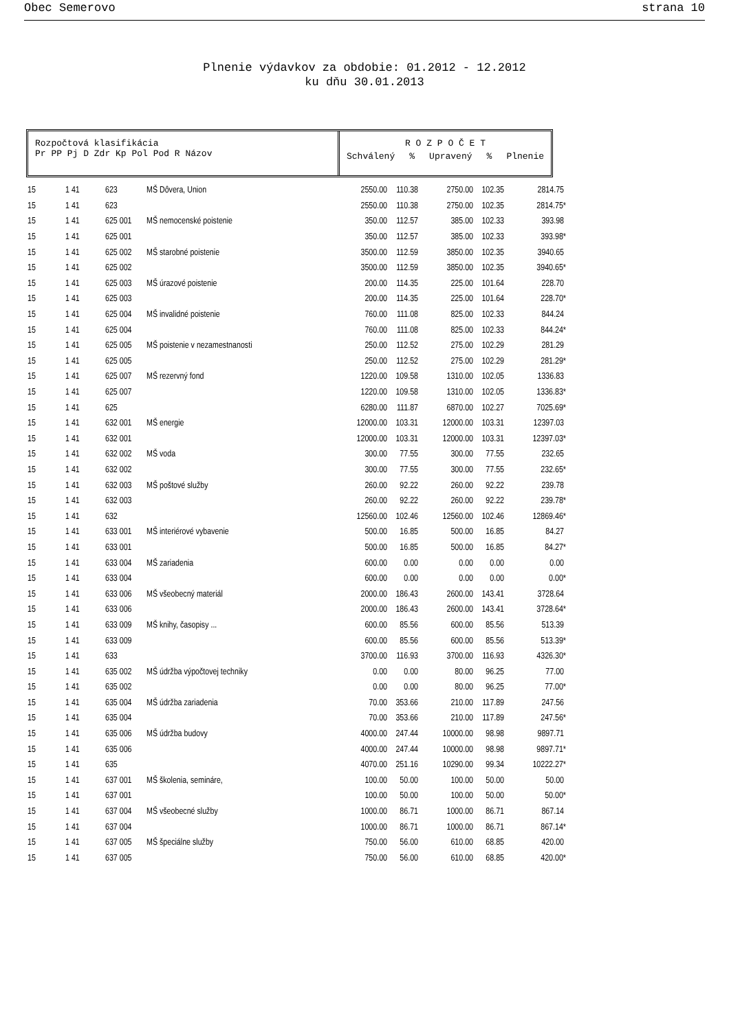Obec Semerovo strana 10
Plnenie výdavkov za obdobie: 01.2012 - 12.2012
ku dňu 30.01.2013
Rozpočtová klasifikácia
Pr PP Pj D Zdr Kp Pol Pod R Názov
R O Z P O Č E T
Schválený % Upravený % Plnenie
| 15 | 1 41 | 623 | MŠ Dôvera, Union | 2550.00 | 110.38 | 2750.00 | 102.35 | 2814.75 |
| 15 | 1 41 | 623 | | 2550.00 | 110.38 | 2750.00 | 102.35 | 2814.75* |
| 15 | 1 41 | 625 001 | MŠ nemocenské poistenie | 350.00 | 112.57 | 385.00 | 102.33 | 393.98 |
| 15 | 1 41 | 625 001 | | 350.00 | 112.57 | 385.00 | 102.33 | 393.98* |
| 15 | 1 41 | 625 002 | MŠ starobné poistenie | 3500.00 | 112.59 | 3850.00 | 102.35 | 3940.65 |
| 15 | 1 41 | 625 002 | | 3500.00 | 112.59 | 3850.00 | 102.35 | 3940.65* |
| 15 | 1 41 | 625 003 | MŠ úrazové poistenie | 200.00 | 114.35 | 225.00 | 101.64 | 228.70 |
| 15 | 1 41 | 625 003 | | 200.00 | 114.35 | 225.00 | 101.64 | 228.70* |
| 15 | 1 41 | 625 004 | MŠ invalidné poistenie | 760.00 | 111.08 | 825.00 | 102.33 | 844.24 |
| 15 | 1 41 | 625 004 | | 760.00 | 111.08 | 825.00 | 102.33 | 844.24* |
| 15 | 1 41 | 625 005 | MŠ poistenie v nezamestnanosti | 250.00 | 112.52 | 275.00 | 102.29 | 281.29 |
| 15 | 1 41 | 625 005 | | 250.00 | 112.52 | 275.00 | 102.29 | 281.29* |
| 15 | 1 41 | 625 007 | MŠ rezervný fond | 1220.00 | 109.58 | 1310.00 | 102.05 | 1336.83 |
| 15 | 1 41 | 625 007 | | 1220.00 | 109.58 | 1310.00 | 102.05 | 1336.83* |
| 15 | 1 41 | 625 | | 6280.00 | 111.87 | 6870.00 | 102.27 | 7025.69* |
| 15 | 1 41 | 632 001 | MŠ energie | 12000.00 | 103.31 | 12000.00 | 103.31 | 12397.03 |
| 15 | 1 41 | 632 001 | | 12000.00 | 103.31 | 12000.00 | 103.31 | 12397.03* |
| 15 | 1 41 | 632 002 | MŠ voda | 300.00 | 77.55 | 300.00 | 77.55 | 232.65 |
| 15 | 1 41 | 632 002 | | 300.00 | 77.55 | 300.00 | 77.55 | 232.65* |
| 15 | 1 41 | 632 003 | MŠ poštové služby | 260.00 | 92.22 | 260.00 | 92.22 | 239.78 |
| 15 | 1 41 | 632 003 | | 260.00 | 92.22 | 260.00 | 92.22 | 239.78* |
| 15 | 1 41 | 632 | | 12560.00 | 102.46 | 12560.00 | 102.46 | 12869.46* |
| 15 | 1 41 | 633 001 | MŠ interiérové vybavenie | 500.00 | 16.85 | 500.00 | 16.85 | 84.27 |
| 15 | 1 41 | 633 001 | | 500.00 | 16.85 | 500.00 | 16.85 | 84.27* |
| 15 | 1 41 | 633 004 | MŠ zariadenia | 600.00 | 0.00 | 0.00 | 0.00 | 0.00 |
| 15 | 1 41 | 633 004 | | 600.00 | 0.00 | 0.00 | 0.00 | 0.00* |
| 15 | 1 41 | 633 006 | MŠ všeobecný materiál | 2000.00 | 186.43 | 2600.00 | 143.41 | 3728.64 |
| 15 | 1 41 | 633 006 | | 2000.00 | 186.43 | 2600.00 | 143.41 | 3728.64* |
| 15 | 1 41 | 633 009 | MŠ knihy, časopisy ... | 600.00 | 85.56 | 600.00 | 85.56 | 513.39 |
| 15 | 1 41 | 633 009 | | 600.00 | 85.56 | 600.00 | 85.56 | 513.39* |
| 15 | 1 41 | 633 | | 3700.00 | 116.93 | 3700.00 | 116.93 | 4326.30* |
| 15 | 1 41 | 635 002 | MŠ údržba výpočtovej techniky | 0.00 | 0.00 | 80.00 | 96.25 | 77.00 |
| 15 | 1 41 | 635 002 | | 0.00 | 0.00 | 80.00 | 96.25 | 77.00* |
| 15 | 1 41 | 635 004 | MŠ údržba zariadenia | 70.00 | 353.66 | 210.00 | 117.89 | 247.56 |
| 15 | 1 41 | 635 004 | | 70.00 | 353.66 | 210.00 | 117.89 | 247.56* |
| 15 | 1 41 | 635 006 | MŠ údržba budovy | 4000.00 | 247.44 | 10000.00 | 98.98 | 9897.71 |
| 15 | 1 41 | 635 006 | | 4000.00 | 247.44 | 10000.00 | 98.98 | 9897.71* |
| 15 | 1 41 | 635 | | 4070.00 | 251.16 | 10290.00 | 99.34 | 10222.27* |
| 15 | 1 41 | 637 001 | MŠ školenia, semináre, | 100.00 | 50.00 | 100.00 | 50.00 | 50.00 |
| 15 | 1 41 | 637 001 | | 100.00 | 50.00 | 100.00 | 50.00 | 50.00* |
| 15 | 1 41 | 637 004 | MŠ všeobecné služby | 1000.00 | 86.71 | 1000.00 | 86.71 | 867.14 |
| 15 | 1 41 | 637 004 | | 1000.00 | 86.71 | 1000.00 | 86.71 | 867.14* |
| 15 | 1 41 | 637 005 | MŠ špeciálne služby | 750.00 | 56.00 | 610.00 | 68.85 | 420.00 |
| 15 | 1 41 | 637 005 | | 750.00 | 56.00 | 610.00 | 68.85 | 420.00* |